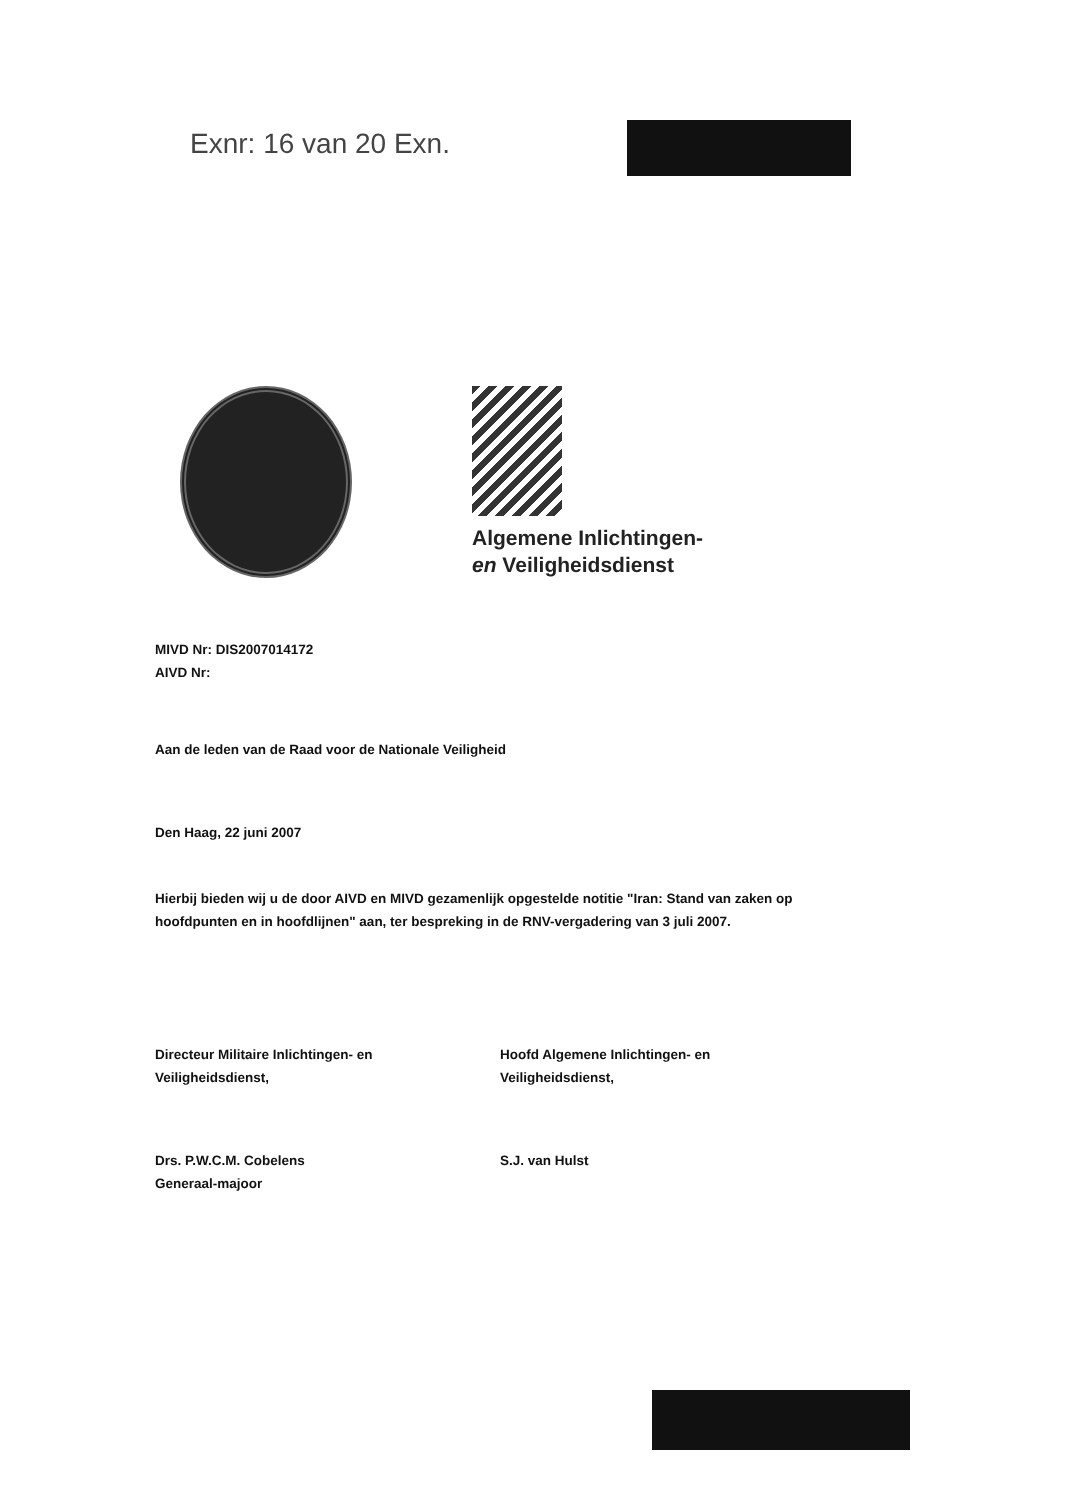Exnr: 16 van 20 Exn.
Algemene Inlichtingen-
en Veiligheidsdienst
MIVD Nr: DIS2007014172
AIVD Nr:
Aan de leden van de Raad voor de Nationale Veiligheid
Den Haag, 22 juni 2007
Hierbij bieden wij u de door AIVD en MIVD gezamenlijk opgestelde notitie "Iran: Stand van zaken op hoofdpunten en in hoofdlijnen" aan, ter bespreking in de RNV-vergadering van 3 juli 2007.
Directeur Militaire Inlichtingen- en
Veiligheidsdienst,
Drs. P.W.C.M. Cobelens
Generaal-majoor
Hoofd Algemene Inlichtingen- en
Veiligheidsdienst,
S.J. van Hulst